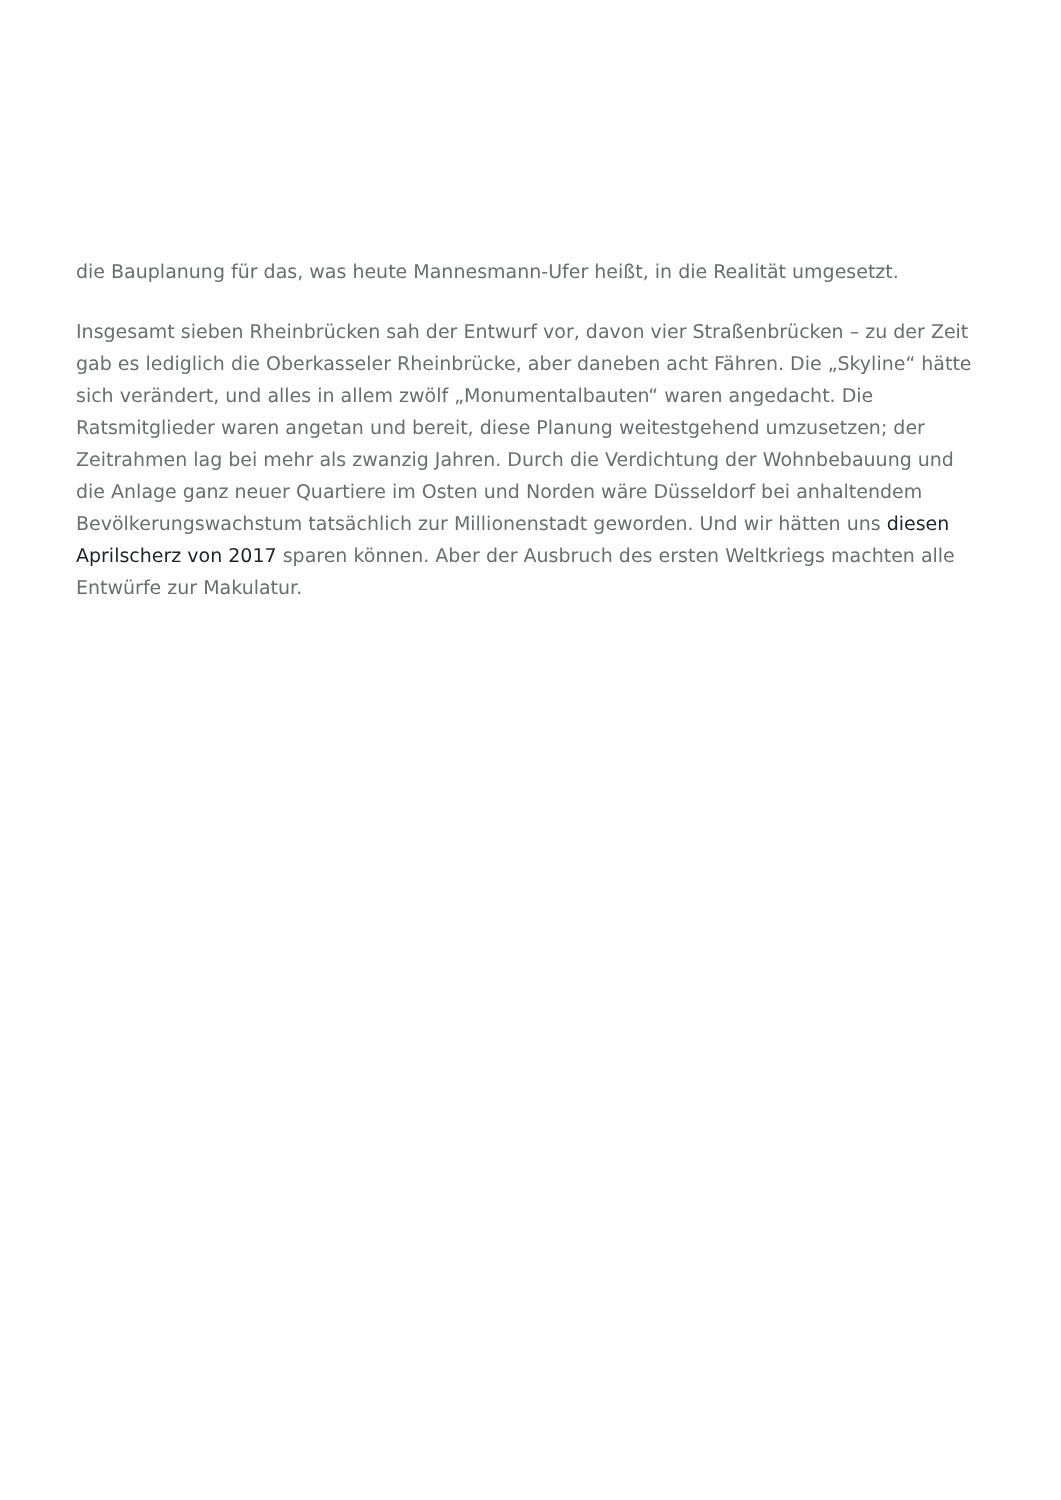die Bauplanung für das, was heute Mannesmann-Ufer heißt, in die Realität umgesetzt.
Insgesamt sieben Rheinbrücken sah der Entwurf vor, davon vier Straßenbrücken – zu der Zeit gab es lediglich die Oberkasseler Rheinbrücke, aber daneben acht Fähren. Die „Skyline“ hätte sich verändert, und alles in allem zwölf „Monumentalbauten“ waren angedacht. Die Ratsmitglieder waren angetan und bereit, diese Planung weitestgehend umzusetzen; der Zeitrahmen lag bei mehr als zwanzig Jahren. Durch die Verdichtung der Wohnbebauung und die Anlage ganz neuer Quartiere im Osten und Norden wäre Düsseldorf bei anhaltendem Bevölkerungswachstum tatsächlich zur Millionenstadt geworden. Und wir hätten uns diesen Aprilscherz von 2017 sparen können. Aber der Ausbruch des ersten Weltkriegs machten alle Entwürfe zur Makulatur.